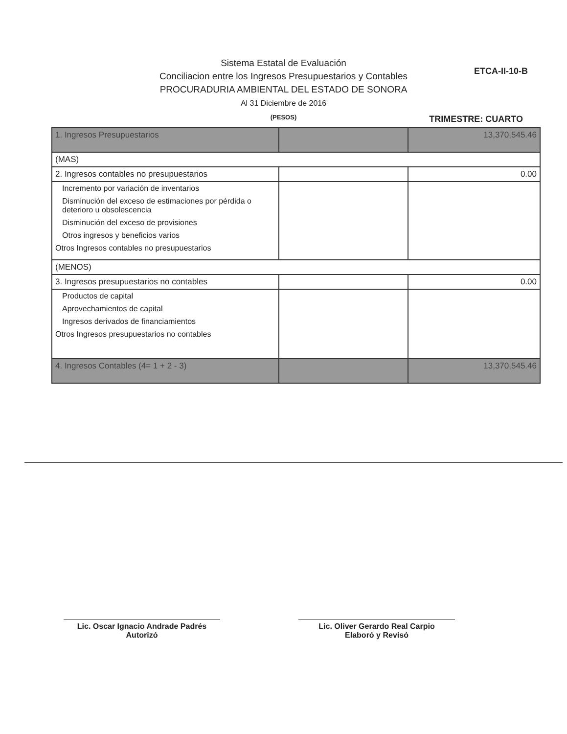ETCA-II-10-B
Sistema Estatal de Evaluación
Conciliacion entre los Ingresos Presupuestarios y Contables
PROCURADURIA AMBIENTAL DEL ESTADO DE SONORA
Al 31 Diciembre de 2016
(PESOS)
TRIMESTRE: CUARTO
| 1. Ingresos Presupuestarios | | 13,370,545.46 |
| (MAS) | | |
| 2. Ingresos contables no presupuestarios | | 0.00 |
| Incremento por variación de inventarios | | |
| Disminución del exceso de estimaciones por pérdida o deterioro u obsolescencia | | |
| Disminución del exceso de provisiones | | |
| Otros ingresos y beneficios varios | | |
| Otros Ingresos contables no presupuestarios | | |
| (MENOS) | | |
| 3. Ingresos presupuestarios no contables | | 0.00 |
| Productos de capital | | |
| Aprovechamientos de capital | | |
| Ingresos derivados de financiamientos | | |
| Otros Ingresos presupuestarios no contables | | |
| 4. Ingresos Contables (4= 1 + 2 - 3) | | 13,370,545.46 |
Lic. Oscar Ignacio Andrade Padrés
Autorizó
Lic. Oliver Gerardo Real Carpio
Elaboró y Revisó